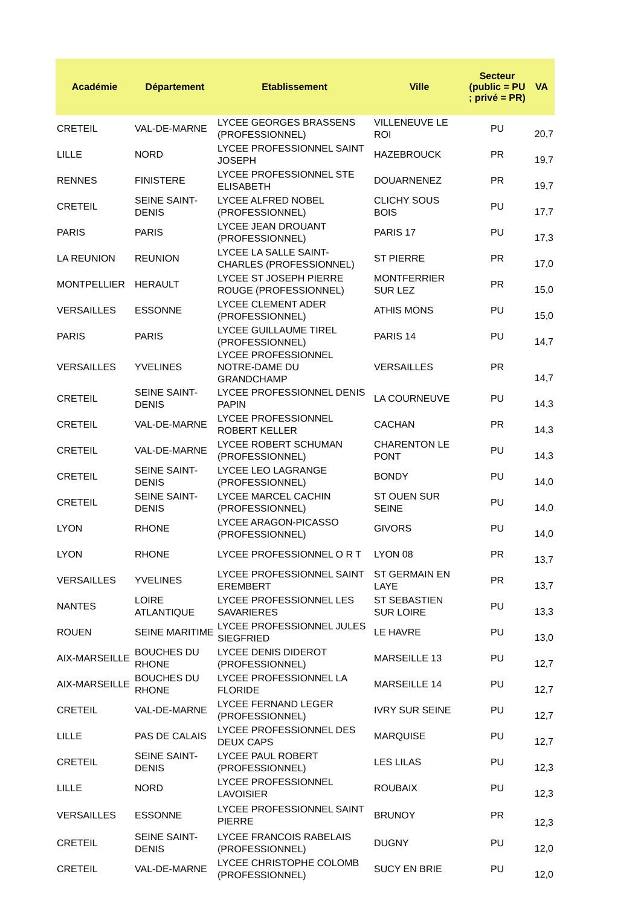| Académie | Département | Etablissement | Ville | Secteur (public = PU ; privé = PR) | VA |
| --- | --- | --- | --- | --- | --- |
| CRETEIL | VAL-DE-MARNE | LYCEE GEORGES BRASSENS (PROFESSIONNEL) | VILLENEUVE LE ROI | PU | 20,7 |
| LILLE | NORD | LYCEE PROFESSIONNEL SAINT JOSEPH | HAZEBROUCK | PR | 19,7 |
| RENNES | FINISTERE | LYCEE PROFESSIONNEL STE ELISABETH | DOUARNENEZ | PR | 19,7 |
| CRETEIL | SEINE SAINT-DENIS | LYCEE ALFRED NOBEL (PROFESSIONNEL) | CLICHY SOUS BOIS | PU | 17,7 |
| PARIS | PARIS | LYCEE JEAN DROUANT (PROFESSIONNEL) | PARIS 17 | PU | 17,3 |
| LA REUNION | REUNION | LYCEE LA SALLE SAINT-CHARLES (PROFESSIONNEL) | ST PIERRE | PR | 17,0 |
| MONTPELLIER | HERAULT | LYCEE ST JOSEPH PIERRE ROUGE (PROFESSIONNEL) | MONTFERRIER SUR LEZ | PR | 15,0 |
| VERSAILLES | ESSONNE | LYCEE CLEMENT ADER (PROFESSIONNEL) | ATHIS MONS | PU | 15,0 |
| PARIS | PARIS | LYCEE GUILLAUME TIREL (PROFESSIONNEL) | PARIS 14 | PU | 14,7 |
| VERSAILLES | YVELINES | LYCEE PROFESSIONNEL NOTRE-DAME DU GRANDCHAMP | VERSAILLES | PR | 14,7 |
| CRETEIL | SEINE SAINT-DENIS | LYCEE PROFESSIONNEL DENIS PAPIN | LA COURNEUVE | PU | 14,3 |
| CRETEIL | VAL-DE-MARNE | LYCEE PROFESSIONNEL ROBERT KELLER | CACHAN | PR | 14,3 |
| CRETEIL | VAL-DE-MARNE | LYCEE ROBERT SCHUMAN (PROFESSIONNEL) | CHARENTON LE PONT | PU | 14,3 |
| CRETEIL | SEINE SAINT-DENIS | LYCEE LEO LAGRANGE (PROFESSIONNEL) | BONDY | PU | 14,0 |
| CRETEIL | SEINE SAINT-DENIS | LYCEE MARCEL CACHIN (PROFESSIONNEL) | ST OUEN SUR SEINE | PU | 14,0 |
| LYON | RHONE | LYCEE ARAGON-PICASSO (PROFESSIONNEL) | GIVORS | PU | 14,0 |
| LYON | RHONE | LYCEE PROFESSIONNEL O R T | LYON 08 | PR | 13,7 |
| VERSAILLES | YVELINES | LYCEE PROFESSIONNEL SAINT EREMBERT | ST GERMAIN EN LAYE | PR | 13,7 |
| NANTES | LOIRE ATLANTIQUE | LYCEE PROFESSIONNEL LES SAVARIERES | ST SEBASTIEN SUR LOIRE | PU | 13,3 |
| ROUEN | SEINE MARITIME | LYCEE PROFESSIONNEL JULES SIEGFRIED | LE HAVRE | PU | 13,0 |
| AIX-MARSEILLE | BOUCHES DU RHONE | LYCEE DENIS DIDEROT (PROFESSIONNEL) | MARSEILLE 13 | PU | 12,7 |
| AIX-MARSEILLE | BOUCHES DU RHONE | LYCEE PROFESSIONNEL LA FLORIDE | MARSEILLE 14 | PU | 12,7 |
| CRETEIL | VAL-DE-MARNE | LYCEE FERNAND LEGER (PROFESSIONNEL) | IVRY SUR SEINE | PU | 12,7 |
| LILLE | PAS DE CALAIS | LYCEE PROFESSIONNEL DES DEUX CAPS | MARQUISE | PU | 12,7 |
| CRETEIL | SEINE SAINT-DENIS | LYCEE PAUL ROBERT (PROFESSIONNEL) | LES LILAS | PU | 12,3 |
| LILLE | NORD | LYCEE PROFESSIONNEL LAVOISIER | ROUBAIX | PU | 12,3 |
| VERSAILLES | ESSONNE | LYCEE PROFESSIONNEL SAINT PIERRE | BRUNOY | PR | 12,3 |
| CRETEIL | SEINE SAINT-DENIS | LYCEE FRANCOIS RABELAIS (PROFESSIONNEL) | DUGNY | PU | 12,0 |
| CRETEIL | VAL-DE-MARNE | LYCEE CHRISTOPHE COLOMB (PROFESSIONNEL) | SUCY EN BRIE | PU | 12,0 |